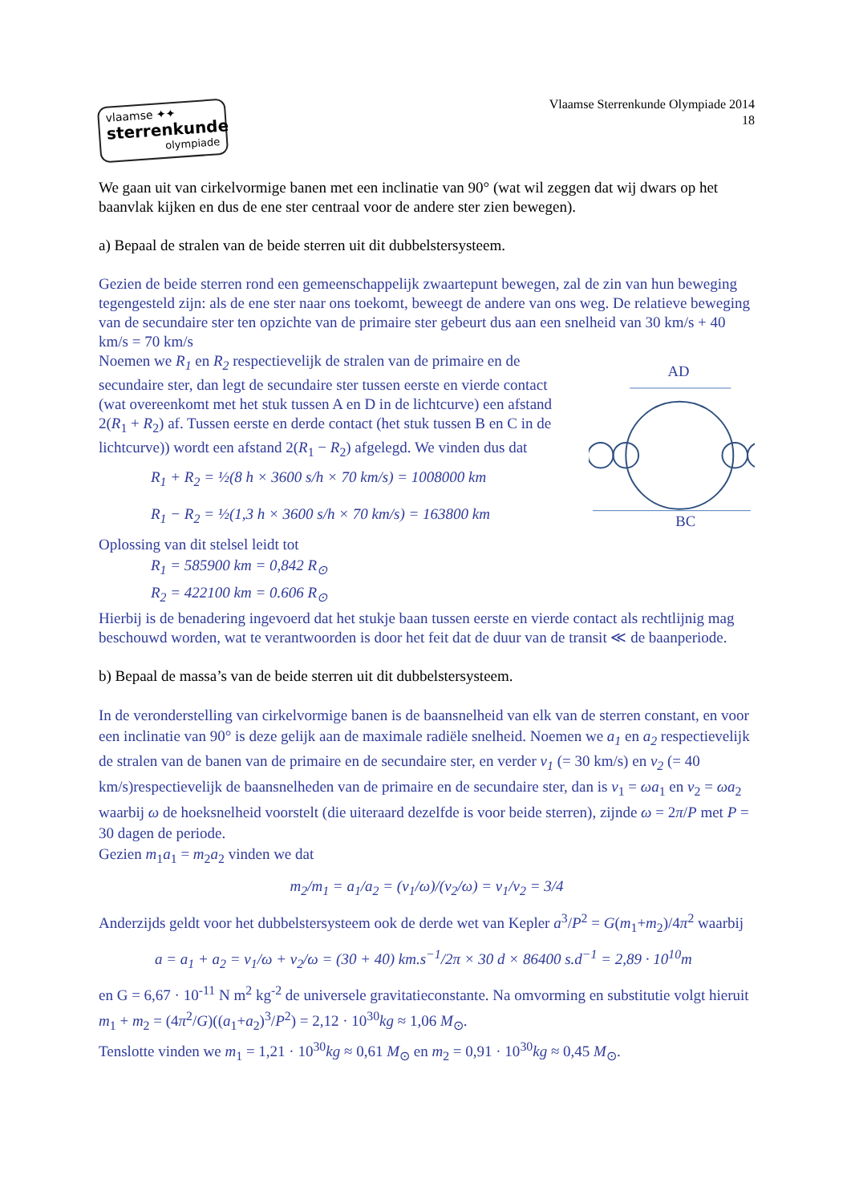vlaamse ✦✦
sterrenkunde
olympiade
Vlaamse Sterrenkunde Olympiade 2014
18
We gaan uit van cirkelvormige banen met een inclinatie van 90° (wat wil zeggen dat wij dwars op het baanvlak kijken en dus de ene ster centraal voor de andere ster zien bewegen).
a) Bepaal de stralen van de beide sterren uit dit dubbelstersysteem.
Gezien de beide sterren rond een gemeenschappelijk zwaartepunt bewegen, zal de zin van hun beweging tegengesteld zijn: als de ene ster naar ons toekomt, beweegt de andere van ons weg. De relatieve beweging van de secundaire ster ten opzichte van de primaire ster gebeurt dus aan een snelheid van 30 km/s + 40 km/s = 70 km/s
Noemen we R<sub>1</sub> en R<sub>2</sub> respectievelijk de stralen van de primaire en de secundaire ster, dan legt de secundaire ster tussen eerste en vierde contact (wat overeenkomt met het stuk tussen A en D in de lichtcurve) een afstand 2(R<sub>1</sub> + R<sub>2</sub>) af. Tussen eerste en derde contact (het stuk tussen B en C in de lichtcurve)) wordt een afstand 2(R<sub>1</sub> − R<sub>2</sub>) afgelegd. We vinden dus dat
R<sub>1</sub> + R<sub>2</sub> = ½(8 h × 3600 s/h × 70 km/s) = 1008000 km
R<sub>1</sub> − R<sub>2</sub> = ½(1,3 h × 3600 s/h × 70 km/s) = 163800 km
AD
BC
Oplossing van dit stelsel leidt tot
R<sub>1</sub> = 585900 km = 0,842 R<sub>⊙</sub>
R<sub>2</sub> = 422100 km = 0.606 R<sub>⊙</sub>
Hierbij is de benadering ingevoerd dat het stukje baan tussen eerste en vierde contact als rechtlijnig mag beschouwd worden, wat te verantwoorden is door het feit dat de duur van de transit ≪ de baanperiode.
b) Bepaal de massa’s van de beide sterren uit dit dubbelstersysteem.
In de veronderstelling van cirkelvormige banen is de baansnelheid van elk van de sterren constant, en voor een inclinatie van 90° is deze gelijk aan de maximale radiële snelheid. Noemen we a<sub>1</sub> en a<sub>2</sub> respectievelijk de stralen van de banen van de primaire en de secundaire ster, en verder v<sub>1</sub> (= 30 km/s) en v<sub>2</sub> (= 40 km/s)respectievelijk de baansnelheden van de primaire en de secundaire ster, dan is v<sub>1</sub> = ωa<sub>1</sub> en v<sub>2</sub> = ωa<sub>2</sub> waarbij ω de hoeksnelheid voorstelt (die uiteraard dezelfde is voor beide sterren), zijnde ω = 2π/P met P = 30 dagen de periode.
Gezien m<sub>1</sub>a<sub>1</sub> = m<sub>2</sub>a<sub>2</sub> vinden we dat
m<sub>2</sub>/m<sub>1</sub> = a<sub>1</sub>/a<sub>2</sub> = (v<sub>1</sub>/ω)/(v<sub>2</sub>/ω) = v<sub>1</sub>/v<sub>2</sub> = 3/4
Anderzijds geldt voor het dubbelstersysteem ook de derde wet van Kepler a<sup>3</sup>/P<sup>2</sup> = G(m<sub>1</sub>+m<sub>2</sub>)/4π<sup>2</sup> waarbij
a = a<sub>1</sub> + a<sub>2</sub> = v<sub>1</sub>/ω + v<sub>2</sub>/ω = (30 + 40) km.s<sup>−1</sup>/2π × 30 d × 86400 s.d<sup>−1</sup> = 2,89 · 10<sup>10</sup>m
en G = 6,67 · 10<sup>-11</sup> N m<sup>2</sup> kg<sup>-2</sup> de universele gravitatieconstante. Na omvorming en substitutie volgt hieruit m<sub>1</sub> + m<sub>2</sub> = (4π<sup>2</sup>/G)((a<sub>1</sub>+a<sub>2</sub>)<sup>3</sup>/P<sup>2</sup>) = 2,12 · 10<sup>30</sup>kg ≈ 1,06 M<sub>⊙</sub>.
Tenslotte vinden we m<sub>1</sub> = 1,21 · 10<sup>30</sup>kg ≈ 0,61 M<sub>⊙</sub> en m<sub>2</sub> = 0,91 · 10<sup>30</sup>kg ≈ 0,45 M<sub>⊙</sub>.